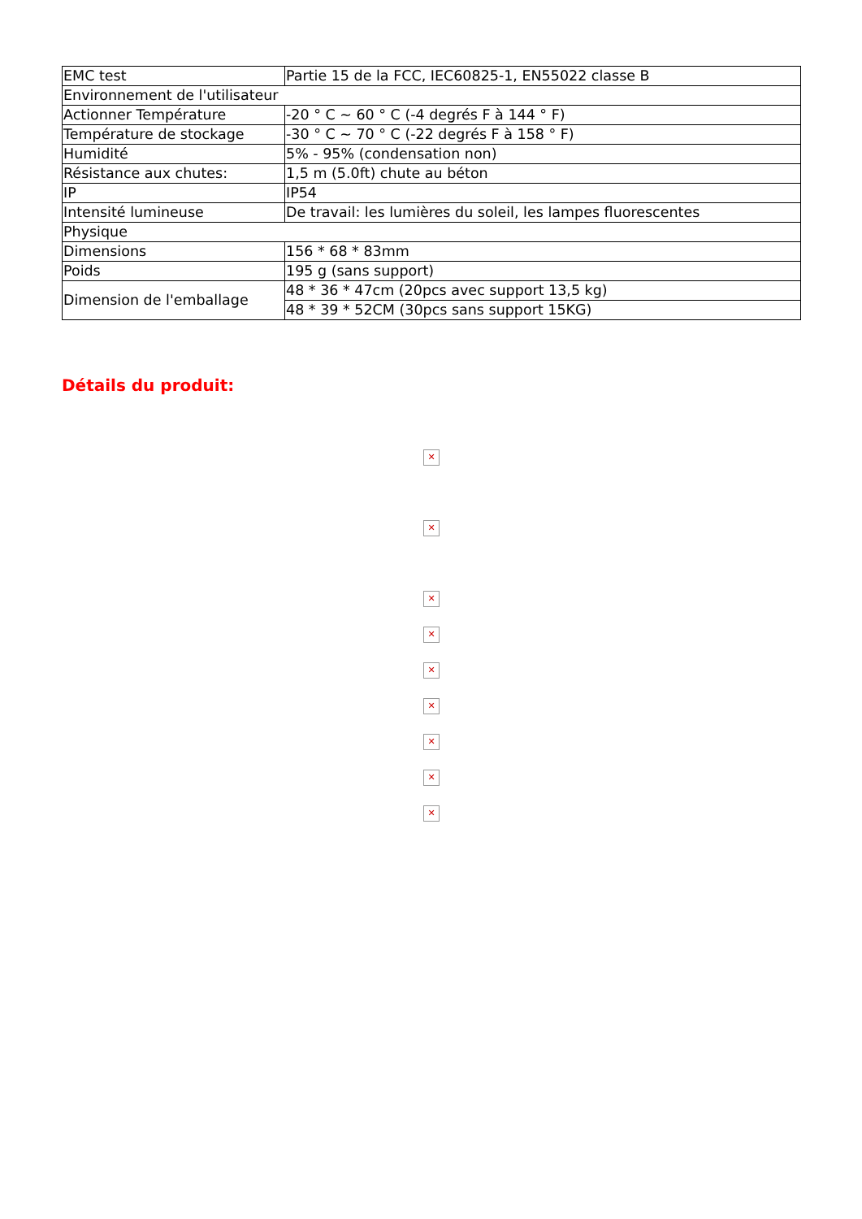| EMC test | Partie 15 de la FCC, IEC60825-1, EN55022 classe B |
| Environnement de l'utilisateur | |
| Actionner Température | -20 ° C ~ 60 ° C (-4 degrés F à 144 ° F) |
| Température de stockage | -30 ° C ~ 70 ° C (-22 degrés F à 158 ° F) |
| Humidité | 5% - 95% (condensation non) |
| Résistance aux chutes: | 1,5 m (5.0ft) chute au béton |
| IP | IP54 |
| Intensité lumineuse | De travail: les lumières du soleil, les lampes fluorescentes |
| Physique | |
| Dimensions | 156 * 68 * 83mm |
| Poids | 195 g (sans support) |
| Dimension de l'emballage | 48 * 36 * 47cm (20pcs avec support 13,5 kg) |
| | 48 * 39 * 52CM (30pcs sans support 15KG) |
Détails du produit:
✕
✕
✕
✕
✕
✕
✕
✕
✕